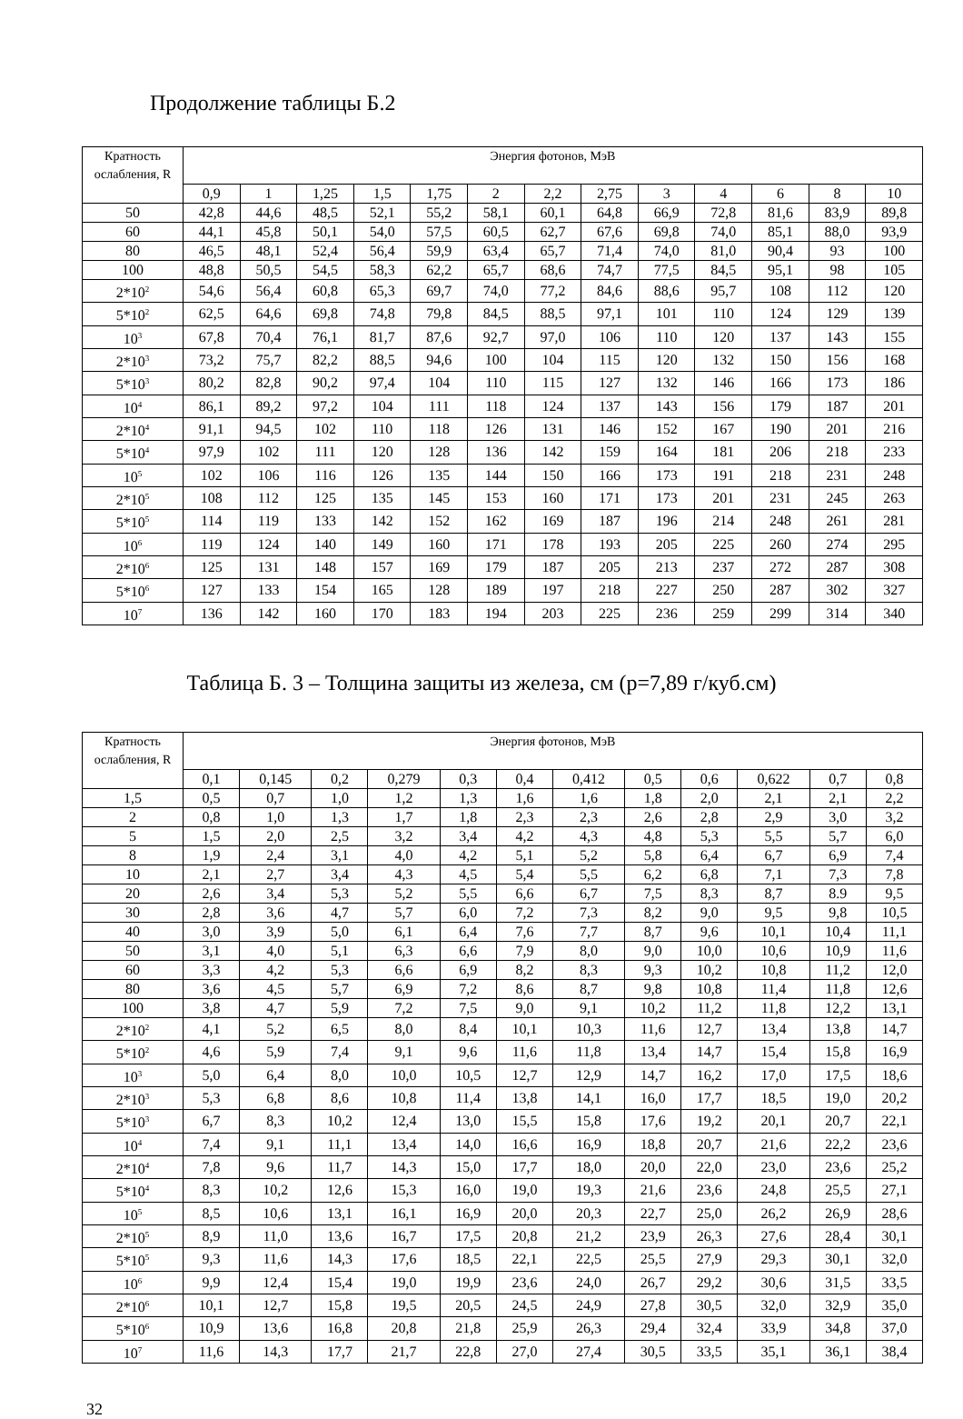Продолжение таблицы Б.2
| Кратность ослабления, R | Энергия фотонов, МэВ | | | | | | | | | | | | |
| --- | --- | --- | --- | --- | --- | --- | --- | --- | --- | --- | --- | --- | --- |
| | 0,9 | 1 | 1,25 | 1,5 | 1,75 | 2 | 2,2 | 2,75 | 3 | 4 | 6 | 8 | 10 |
| 50 | 42,8 | 44,6 | 48,5 | 52,1 | 55,2 | 58,1 | 60,1 | 64,8 | 66,9 | 72,8 | 81,6 | 83,9 | 89,8 |
| 60 | 44,1 | 45,8 | 50,1 | 54,0 | 57,5 | 60,5 | 62,7 | 67,6 | 69,8 | 74,0 | 85,1 | 88,0 | 93,9 |
| 80 | 46,5 | 48,1 | 52,4 | 56,4 | 59,9 | 63,4 | 65,7 | 71,4 | 74,0 | 81,0 | 90,4 | 93 | 100 |
| 100 | 48,8 | 50,5 | 54,5 | 58,3 | 62,2 | 65,7 | 68,6 | 74,7 | 77,5 | 84,5 | 95,1 | 98 | 105 |
| 2*10<sup>2</sup> | 54,6 | 56,4 | 60,8 | 65,3 | 69,7 | 74,0 | 77,2 | 84,6 | 88,6 | 95,7 | 108 | 112 | 120 |
| 5*10<sup>2</sup> | 62,5 | 64,6 | 69,8 | 74,8 | 79,8 | 84,5 | 88,5 | 97,1 | 101 | 110 | 124 | 129 | 139 |
| 10<sup>3</sup> | 67,8 | 70,4 | 76,1 | 81,7 | 87,6 | 92,7 | 97,0 | 106 | 110 | 120 | 137 | 143 | 155 |
| 2*10<sup>3</sup> | 73,2 | 75,7 | 82,2 | 88,5 | 94,6 | 100 | 104 | 115 | 120 | 132 | 150 | 156 | 168 |
| 5*10<sup>3</sup> | 80,2 | 82,8 | 90,2 | 97,4 | 104 | 110 | 115 | 127 | 132 | 146 | 166 | 173 | 186 |
| 10<sup>4</sup> | 86,1 | 89,2 | 97,2 | 104 | 111 | 118 | 124 | 137 | 143 | 156 | 179 | 187 | 201 |
| 2*10<sup>4</sup> | 91,1 | 94,5 | 102 | 110 | 118 | 126 | 131 | 146 | 152 | 167 | 190 | 201 | 216 |
| 5*10<sup>4</sup> | 97,9 | 102 | 111 | 120 | 128 | 136 | 142 | 159 | 164 | 181 | 206 | 218 | 233 |
| 10<sup>5</sup> | 102 | 106 | 116 | 126 | 135 | 144 | 150 | 166 | 173 | 191 | 218 | 231 | 248 |
| 2*10<sup>5</sup> | 108 | 112 | 125 | 135 | 145 | 153 | 160 | 171 | 173 | 201 | 231 | 245 | 263 |
| 5*10<sup>5</sup> | 114 | 119 | 133 | 142 | 152 | 162 | 169 | 187 | 196 | 214 | 248 | 261 | 281 |
| 10<sup>6</sup> | 119 | 124 | 140 | 149 | 160 | 171 | 178 | 193 | 205 | 225 | 260 | 274 | 295 |
| 2*10<sup>6</sup> | 125 | 131 | 148 | 157 | 169 | 179 | 187 | 205 | 213 | 237 | 272 | 287 | 308 |
| 5*10<sup>6</sup> | 127 | 133 | 154 | 165 | 128 | 189 | 197 | 218 | 227 | 250 | 287 | 302 | 327 |
| 10<sup>7</sup> | 136 | 142 | 160 | 170 | 183 | 194 | 203 | 225 | 236 | 259 | 299 | 314 | 340 |
Таблица Б. 3 – Толщина защиты из железа, см (р=7,89 г/куб.см)
| Кратность ослабления, R | Энергия фотонов, МэВ | | | | | | | | | | | |
| --- | --- | --- | --- | --- | --- | --- | --- | --- | --- | --- | --- | --- |
| | 0,1 | 0,145 | 0,2 | 0,279 | 0,3 | 0,4 | 0,412 | 0,5 | 0,6 | 0,622 | 0,7 | 0,8 |
| 1,5 | 0,5 | 0,7 | 1,0 | 1,2 | 1,3 | 1,6 | 1,6 | 1,8 | 2,0 | 2,1 | 2,1 | 2,2 |
| 2 | 0,8 | 1,0 | 1,3 | 1,7 | 1,8 | 2,3 | 2,3 | 2,6 | 2,8 | 2,9 | 3,0 | 3,2 |
| 5 | 1,5 | 2,0 | 2,5 | 3,2 | 3,4 | 4,2 | 4,3 | 4,8 | 5,3 | 5,5 | 5,7 | 6,0 |
| 8 | 1,9 | 2,4 | 3,1 | 4,0 | 4,2 | 5,1 | 5,2 | 5,8 | 6,4 | 6,7 | 6,9 | 7,4 |
| 10 | 2,1 | 2,7 | 3,4 | 4,3 | 4,5 | 5,4 | 5,5 | 6,2 | 6,8 | 7,1 | 7,3 | 7,8 |
| 20 | 2,6 | 3,4 | 5,3 | 5,2 | 5,5 | 6,6 | 6,7 | 7,5 | 8,3 | 8,7 | 8.9 | 9,5 |
| 30 | 2,8 | 3,6 | 4,7 | 5,7 | 6,0 | 7,2 | 7,3 | 8,2 | 9,0 | 9,5 | 9,8 | 10,5 |
| 40 | 3,0 | 3,9 | 5,0 | 6,1 | 6,4 | 7,6 | 7,7 | 8,7 | 9,6 | 10,1 | 10,4 | 11,1 |
| 50 | 3,1 | 4,0 | 5,1 | 6,3 | 6,6 | 7,9 | 8,0 | 9,0 | 10,0 | 10,6 | 10,9 | 11,6 |
| 60 | 3,3 | 4,2 | 5,3 | 6,6 | 6,9 | 8,2 | 8,3 | 9,3 | 10,2 | 10,8 | 11,2 | 12,0 |
| 80 | 3,6 | 4,5 | 5,7 | 6,9 | 7,2 | 8,6 | 8,7 | 9,8 | 10,8 | 11,4 | 11,8 | 12,6 |
| 100 | 3,8 | 4,7 | 5,9 | 7,2 | 7,5 | 9,0 | 9,1 | 10,2 | 11,2 | 11,8 | 12,2 | 13,1 |
| 2*10<sup>2</sup> | 4,1 | 5,2 | 6,5 | 8,0 | 8,4 | 10,1 | 10,3 | 11,6 | 12,7 | 13,4 | 13,8 | 14,7 |
| 5*10<sup>2</sup> | 4,6 | 5,9 | 7,4 | 9,1 | 9,6 | 11,6 | 11,8 | 13,4 | 14,7 | 15,4 | 15,8 | 16,9 |
| 10<sup>3</sup> | 5,0 | 6,4 | 8,0 | 10,0 | 10,5 | 12,7 | 12,9 | 14,7 | 16,2 | 17,0 | 17,5 | 18,6 |
| 2*10<sup>3</sup> | 5,3 | 6,8 | 8,6 | 10,8 | 11,4 | 13,8 | 14,1 | 16,0 | 17,7 | 18,5 | 19,0 | 20,2 |
| 5*10<sup>3</sup> | 6,7 | 8,3 | 10,2 | 12,4 | 13,0 | 15,5 | 15,8 | 17,6 | 19,2 | 20,1 | 20,7 | 22,1 |
| 10<sup>4</sup> | 7,4 | 9,1 | 11,1 | 13,4 | 14,0 | 16,6 | 16,9 | 18,8 | 20,7 | 21,6 | 22,2 | 23,6 |
| 2*10<sup>4</sup> | 7,8 | 9,6 | 11,7 | 14,3 | 15,0 | 17,7 | 18,0 | 20,0 | 22,0 | 23,0 | 23,6 | 25,2 |
| 5*10<sup>4</sup> | 8,3 | 10,2 | 12,6 | 15,3 | 16,0 | 19,0 | 19,3 | 21,6 | 23,6 | 24,8 | 25,5 | 27,1 |
| 10<sup>5</sup> | 8,5 | 10,6 | 13,1 | 16,1 | 16,9 | 20,0 | 20,3 | 22,7 | 25,0 | 26,2 | 26,9 | 28,6 |
| 2*10<sup>5</sup> | 8,9 | 11,0 | 13,6 | 16,7 | 17,5 | 20,8 | 21,2 | 23,9 | 26,3 | 27,6 | 28,4 | 30,1 |
| 5*10<sup>5</sup> | 9,3 | 11,6 | 14,3 | 17,6 | 18,5 | 22,1 | 22,5 | 25,5 | 27,9 | 29,3 | 30,1 | 32,0 |
| 10<sup>6</sup> | 9,9 | 12,4 | 15,4 | 19,0 | 19,9 | 23,6 | 24,0 | 26,7 | 29,2 | 30,6 | 31,5 | 33,5 |
| 2*10<sup>6</sup> | 10,1 | 12,7 | 15,8 | 19,5 | 20,5 | 24,5 | 24,9 | 27,8 | 30,5 | 32,0 | 32,9 | 35,0 |
| 5*10<sup>6</sup> | 10,9 | 13,6 | 16,8 | 20,8 | 21,8 | 25,9 | 26,3 | 29,4 | 32,4 | 33,9 | 34,8 | 37,0 |
| 10<sup>7</sup> | 11,6 | 14,3 | 17,7 | 21,7 | 22,8 | 27,0 | 27,4 | 30,5 | 33,5 | 35,1 | 36,1 | 38,4 |
32